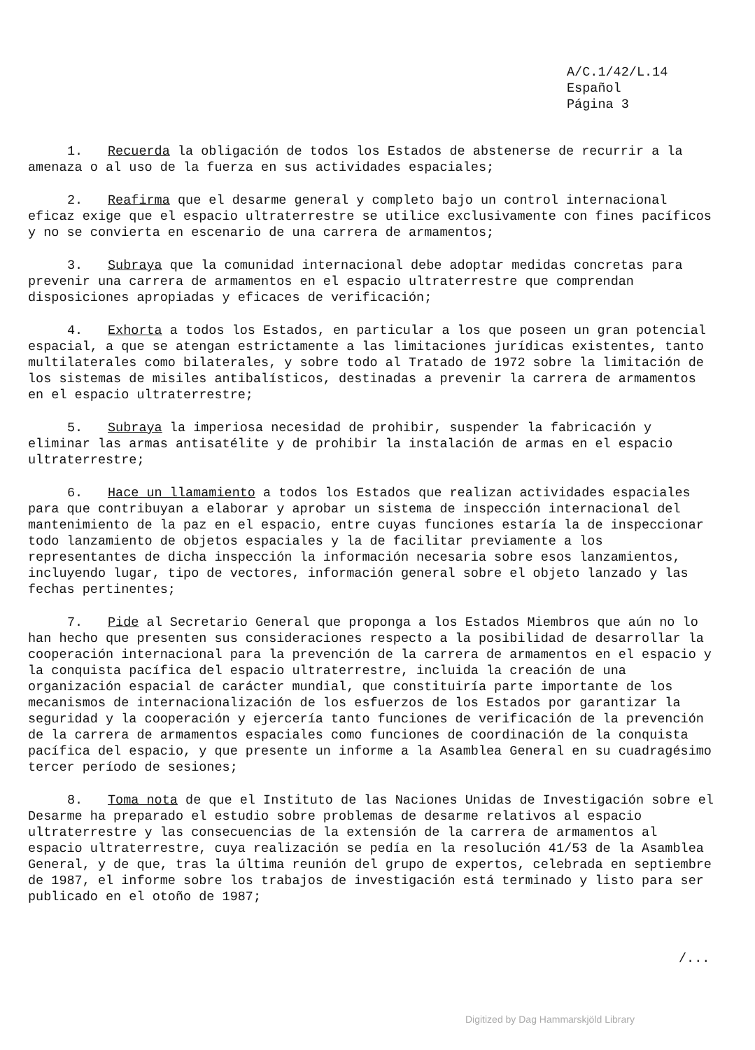A/C.1/42/L.14
Español
Página 3
1. Recuerda la obligación de todos los Estados de abstenerse de recurrir a la amenaza o al uso de la fuerza en sus actividades espaciales;
2. Reafirma que el desarme general y completo bajo un control internacional eficaz exige que el espacio ultraterrestre se utilice exclusivamente con fines pacíficos y no se convierta en escenario de una carrera de armamentos;
3. Subraya que la comunidad internacional debe adoptar medidas concretas para prevenir una carrera de armamentos en el espacio ultraterrestre que comprendan disposiciones apropiadas y eficaces de verificación;
4. Exhorta a todos los Estados, en particular a los que poseen un gran potencial espacial, a que se atengan estrictamente a las limitaciones jurídicas existentes, tanto multilaterales como bilaterales, y sobre todo al Tratado de 1972 sobre la limitación de los sistemas de misiles antibalísticos, destinadas a prevenir la carrera de armamentos en el espacio ultraterrestre;
5. Subraya la imperiosa necesidad de prohibir, suspender la fabricación y eliminar las armas antisatélite y de prohibir la instalación de armas en el espacio ultraterrestre;
6. Hace un llamamiento a todos los Estados que realizan actividades espaciales para que contribuyan a elaborar y aprobar un sistema de inspección internacional del mantenimiento de la paz en el espacio, entre cuyas funciones estaría la de inspeccionar todo lanzamiento de objetos espaciales y la de facilitar previamente a los representantes de dicha inspección la información necesaria sobre esos lanzamientos, incluyendo lugar, tipo de vectores, información general sobre el objeto lanzado y las fechas pertinentes;
7. Pide al Secretario General que proponga a los Estados Miembros que aún no lo han hecho que presenten sus consideraciones respecto a la posibilidad de desarrollar la cooperación internacional para la prevención de la carrera de armamentos en el espacio y la conquista pacífica del espacio ultraterrestre, incluida la creación de una organización espacial de carácter mundial, que constituiría parte importante de los mecanismos de internacionalización de los esfuerzos de los Estados por garantizar la seguridad y la cooperación y ejercería tanto funciones de verificación de la prevención de la carrera de armamentos espaciales como funciones de coordinación de la conquista pacífica del espacio, y que presente un informe a la Asamblea General en su cuadragésimo tercer período de sesiones;
8. Toma nota de que el Instituto de las Naciones Unidas de Investigación sobre el Desarme ha preparado el estudio sobre problemas de desarme relativos al espacio ultraterrestre y las consecuencias de la extensión de la carrera de armamentos al espacio ultraterrestre, cuya realización se pedía en la resolución 41/53 de la Asamblea General, y de que, tras la última reunión del grupo de expertos, celebrada en septiembre de 1987, el informe sobre los trabajos de investigación está terminado y listo para ser publicado en el otoño de 1987;
/...
Digitized by Dag Hammarskjöld Library